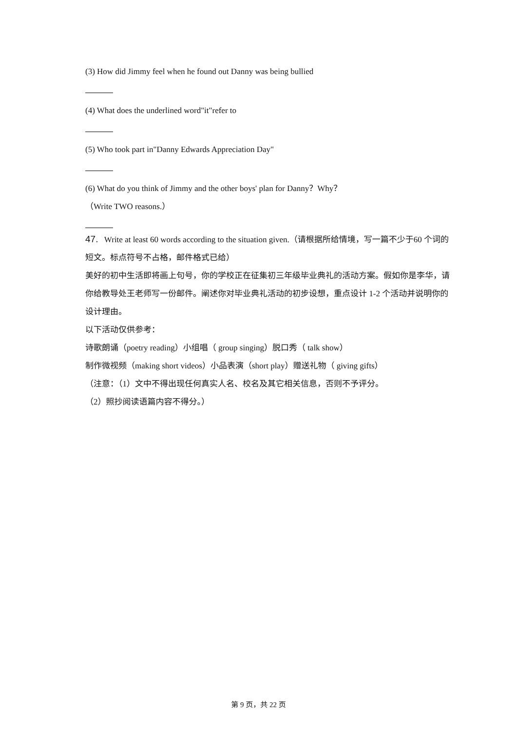(3) How did Jimmy feel when he found out Danny was being bullied
(4) What does the underlined word"it"refer to
(5) Who took part in"Danny Edwards Appreciation Day"
(6) What do you think of Jimmy and the other boys' plan for Danny？Why？
（Write TWO reasons.）
47. Write at least 60 words according to the situation given.（请根据所给情境，写一篇不少于60 个词的短文。标点符号不占格，邮件格式已给）
美好的初中生活即将画上句号，你的学校正在征集初三年级毕业典礼的活动方案。假如你是李华，请你给教导处王老师写一份邮件。阐述你对毕业典礼活动的初步设想，重点设计 1-2 个活动并说明你的设计理由。
以下活动仅供参考：
诗歌朗诵（poetry reading）小组唱（ group singing）脱口秀（ talk show）
制作微视频（making short videos）小品表演（short play）赠送礼物（ giving gifts）
（注意：（1）文中不得出现任何真实人名、校名及其它相关信息，否则不予评分。
（2）照抄阅读语篇内容不得分。）
第 9 页，共 22 页